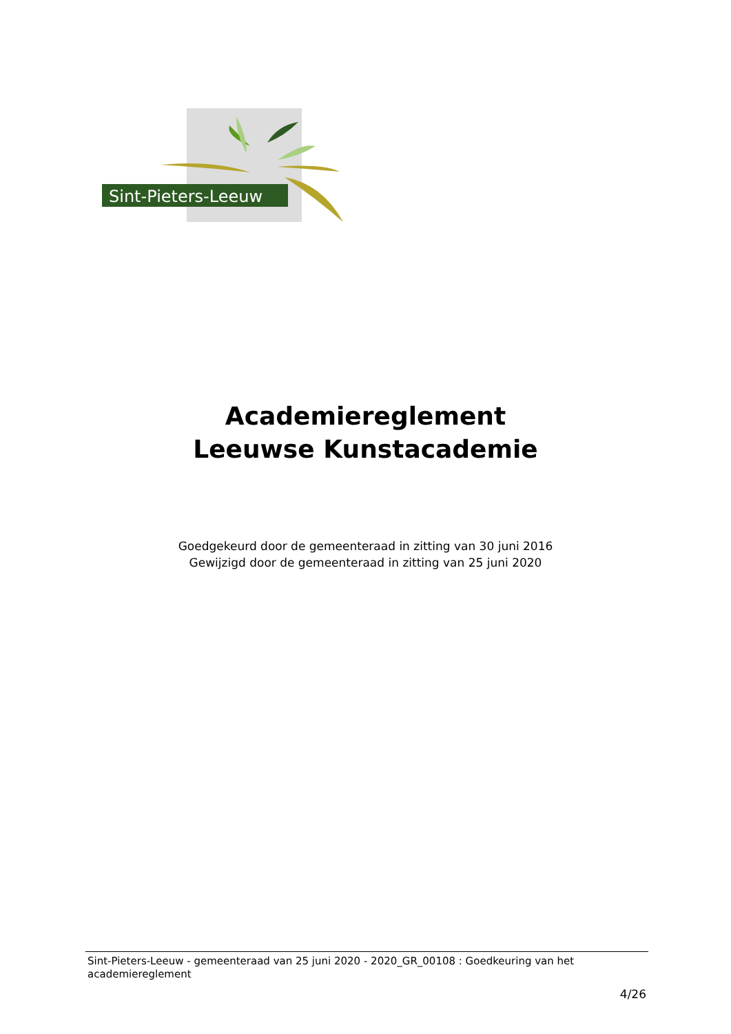Sint-Pieters-Leeuw
Academiereglement
Leeuwse Kunstacademie
Goedgekeurd door de gemeenteraad in zitting van 30 juni 2016
Gewijzigd door de gemeenteraad in zitting van 25 juni 2020
Sint-Pieters-Leeuw - gemeenteraad van 25 juni 2020 - 2020_GR_00108 : Goedkeuring van het academiereglement
4/26